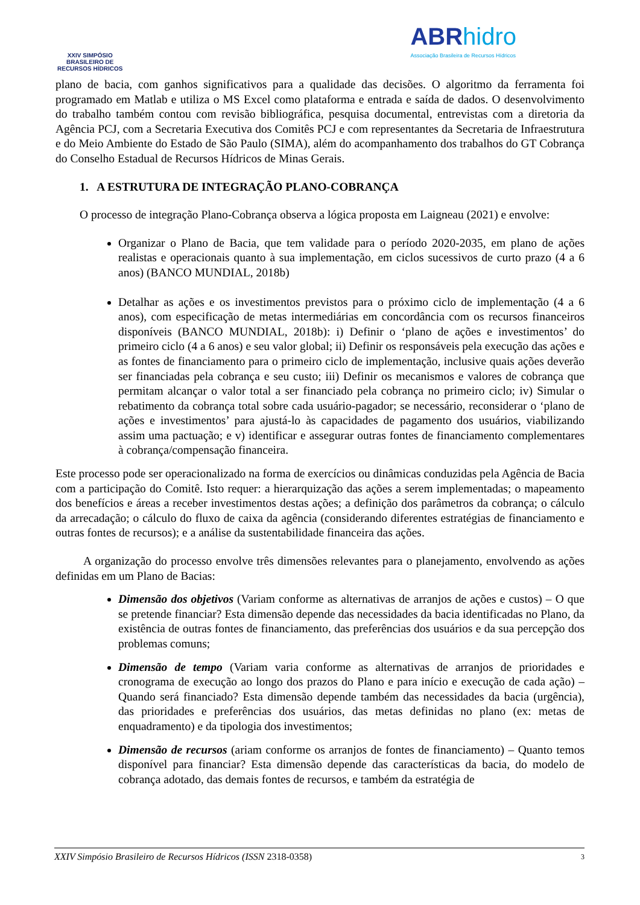XXIV SIMPÓSIO
BRASILEIRO DE
RECURSOS HÍDRICOS
ABR hidro
Associação Brasileira de Recursos Hídricos
plano de bacia, com ganhos significativos para a qualidade das decisões. O algoritmo da ferramenta foi programado em Matlab e utiliza o MS Excel como plataforma e entrada e saída de dados. O desenvolvimento do trabalho também contou com revisão bibliográfica, pesquisa documental, entrevistas com a diretoria da Agência PCJ, com a Secretaria Executiva dos Comitês PCJ e com representantes da Secretaria de Infraestrutura e do Meio Ambiente do Estado de São Paulo (SIMA), além do acompanhamento dos trabalhos do GT Cobrança do Conselho Estadual de Recursos Hídricos de Minas Gerais.
1. A ESTRUTURA DE INTEGRAÇÃO PLANO-COBRANÇA
O processo de integração Plano-Cobrança observa a lógica proposta em Laigneau (2021) e envolve:
Organizar o Plano de Bacia, que tem validade para o período 2020-2035, em plano de ações realistas e operacionais quanto à sua implementação, em ciclos sucessivos de curto prazo (4 a 6 anos) (BANCO MUNDIAL, 2018b)
Detalhar as ações e os investimentos previstos para o próximo ciclo de implementação (4 a 6 anos), com especificação de metas intermediárias em concordância com os recursos financeiros disponíveis (BANCO MUNDIAL, 2018b): i) Definir o ‘plano de ações e investimentos’ do primeiro ciclo (4 a 6 anos) e seu valor global; ii) Definir os responsáveis pela execução das ações e as fontes de financiamento para o primeiro ciclo de implementação, inclusive quais ações deverão ser financiadas pela cobrança e seu custo; iii) Definir os mecanismos e valores de cobrança que permitam alcançar o valor total a ser financiado pela cobrança no primeiro ciclo; iv) Simular o rebatimento da cobrança total sobre cada usuário-pagador; se necessário, reconsiderar o ‘plano de ações e investimentos’ para ajustá-lo às capacidades de pagamento dos usuários, viabilizando assim uma pactuação; e v) identificar e assegurar outras fontes de financiamento complementares à cobrança/compensação financeira.
Este processo pode ser operacionalizado na forma de exercícios ou dinâmicas conduzidas pela Agência de Bacia com a participação do Comitê. Isto requer: a hierarquização das ações a serem implementadas; o mapeamento dos benefícios e áreas a receber investimentos destas ações; a definição dos parâmetros da cobrança; o cálculo da arrecadação; o cálculo do fluxo de caixa da agência (considerando diferentes estratégias de financiamento e outras fontes de recursos); e a análise da sustentabilidade financeira das ações.
A organização do processo envolve três dimensões relevantes para o planejamento, envolvendo as ações definidas em um Plano de Bacias:
Dimensão dos objetivos (Variam conforme as alternativas de arranjos de ações e custos) – O que se pretende financiar? Esta dimensão depende das necessidades da bacia identificadas no Plano, da existência de outras fontes de financiamento, das preferências dos usuários e da sua percepção dos problemas comuns;
Dimensão de tempo (Variam varia conforme as alternativas de arranjos de prioridades e cronograma de execução ao longo dos prazos do Plano e para início e execução de cada ação) – Quando será financiado? Esta dimensão depende também das necessidades da bacia (urgência), das prioridades e preferências dos usuários, das metas definidas no plano (ex: metas de enquadramento) e da tipologia dos investimentos;
Dimensão de recursos (ariam conforme os arranjos de fontes de financiamento) – Quanto temos disponível para financiar? Esta dimensão depende das características da bacia, do modelo de cobrança adotado, das demais fontes de recursos, e também da estratégia de
XXIV Simpósio Brasileiro de Recursos Hídricos (ISSN 2318-0358) 3